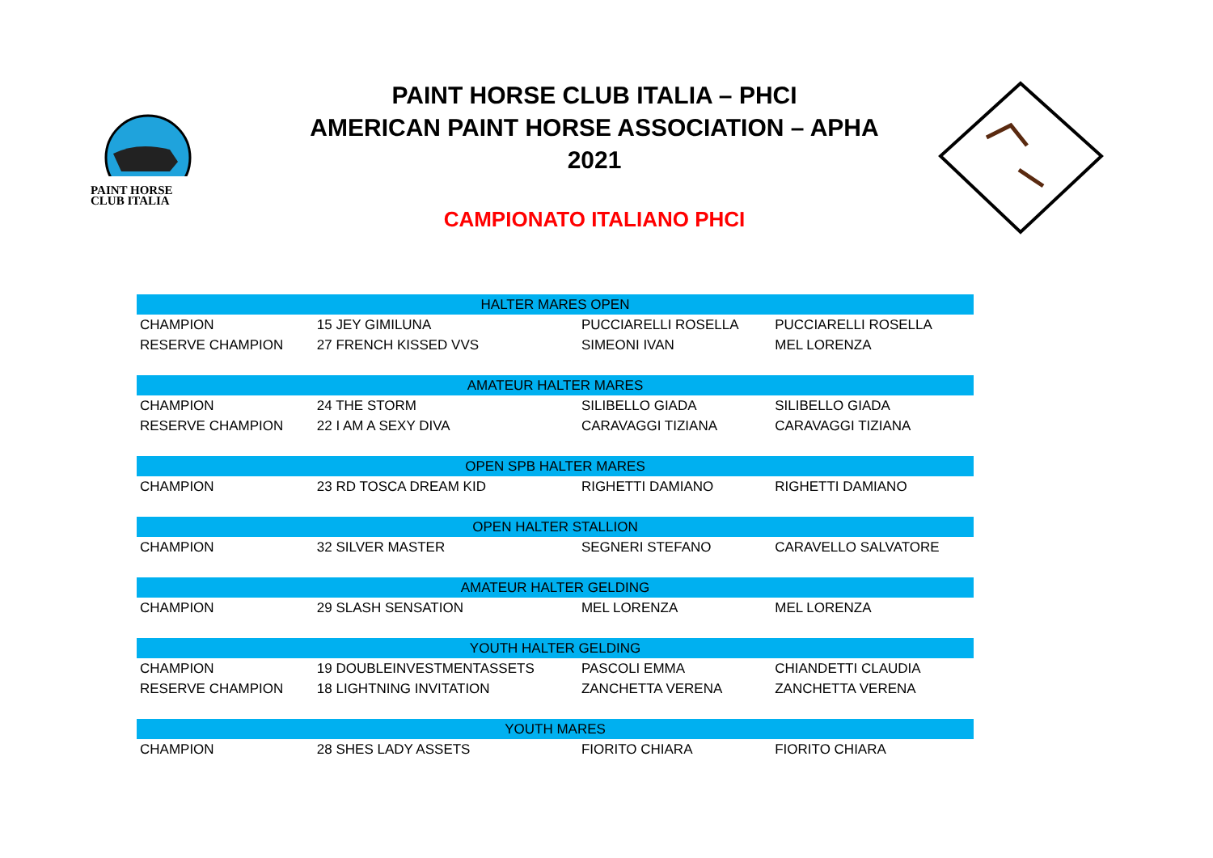PAINT HORSE
CLUB ITALIA
PAINT HORSE CLUB ITALIA – PHCI
AMERICAN PAINT HORSE ASSOCIATION – APHA
2021
CAMPIONATO ITALIANO PHCI
| HALTER MARES OPEN | | | |
| --- | --- | --- | --- |
| CHAMPION | 15 JEY GIMILUNA | PUCCIARELLI ROSELLA | PUCCIARELLI ROSELLA |
| RESERVE CHAMPION | 27 FRENCH KISSED VVS | SIMEONI IVAN | MEL LORENZA |
| AMATEUR HALTER MARES | | | |
| CHAMPION | 24 THE STORM | SILIBELLO GIADA | SILIBELLO GIADA |
| RESERVE CHAMPION | 22 I AM A SEXY DIVA | CARAVAGGI TIZIANA | CARAVAGGI TIZIANA |
| OPEN SPB HALTER MARES | | | |
| CHAMPION | 23 RD TOSCA DREAM KID | RIGHETTI DAMIANO | RIGHETTI DAMIANO |
| OPEN HALTER STALLION | | | |
| CHAMPION | 32 SILVER MASTER | SEGNERI STEFANO | CARAVELLO SALVATORE |
| AMATEUR HALTER GELDING | | | |
| CHAMPION | 29 SLASH SENSATION | MEL LORENZA | MEL LORENZA |
| YOUTH HALTER GELDING | | | |
| CHAMPION | 19 DOUBLEINVESTMENTASSETS | PASCOLI EMMA | CHIANDETTI CLAUDIA |
| RESERVE CHAMPION | 18 LIGHTNING INVITATION | ZANCHETTA VERENA | ZANCHETTA VERENA |
| YOUTH MARES | | | |
| CHAMPION | 28 SHES LADY ASSETS | FIORITO CHIARA | FIORITO CHIARA |